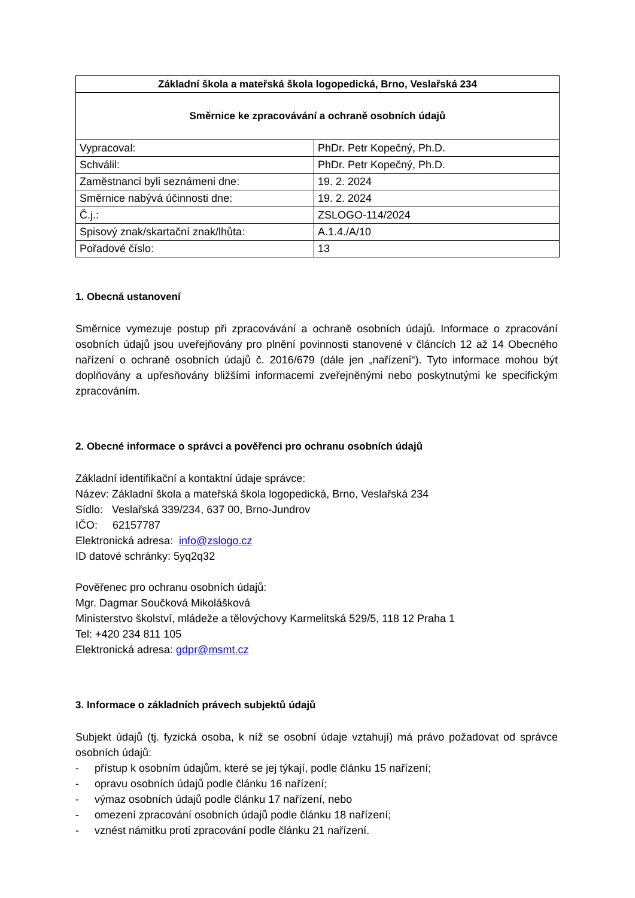| Základní škola a mateřská škola logopedická, Brno, Veslařská 234 | |
| --- | --- |
| Směrnice ke zpracovávání a ochraně osobních údajů | |
| Vypracoval: | PhDr. Petr Kopečný, Ph.D. |
| Schválil: | PhDr. Petr Kopečný, Ph.D. |
| Zaměstnanci byli seznámeni dne: | 19. 2. 2024 |
| Směrnice nabývá účinnosti dne: | 19. 2. 2024 |
| Č.j.: | ZSLOGO-114/2024 |
| Spisový znak/skartační znak/lhůta: | A.1.4./A/10 |
| Pořadové číslo: | 13 |
1. Obecná ustanovení
Směrnice vymezuje postup při zpracovávání a ochraně osobních údajů. Informace o zpracování osobních údajů jsou uveřejňovány pro plnění povinnosti stanovené v článcích 12 až 14 Obecného nařízení o ochraně osobních údajů č. 2016/679 (dále jen „nařízení“). Tyto informace mohou být doplňovány a upřesňovány bližšími informacemi zveřejněnými nebo poskytnutými ke specifickým zpracováním.
2. Obecné informace o správci a pověřenci pro ochranu osobních údajů
Základní identifikační a kontaktní údaje správce:
Název: Základní škola a mateřská škola logopedická, Brno, Veslařská 234
Sídlo: Veslařská 339/234, 637 00, Brno-Jundrov
IČO: 62157787
Elektronická adresa: info@zslogo.cz
ID datové schránky: 5yq2q32
Pověřenec pro ochranu osobních údajů:
Mgr. Dagmar Součková Mikolášková
Ministerstvo školství, mládeže a tělovýchovy Karmelitská 529/5, 118 12 Praha 1
Tel: +420 234 811 105
Elektronická adresa: gdpr@msmt.cz
3. Informace o základních právech subjektů údajů
Subjekt údajů (tj. fyzická osoba, k níž se osobní údaje vztahují) má právo požadovat od správce osobních údajů:
- přístup k osobním údajům, které se jej týkají, podle článku 15 nařízení;
- opravu osobních údajů podle článku 16 nařízení;
- výmaz osobních údajů podle článku 17 nařízení, nebo
- omezení zpracování osobních údajů podle článku 18 nařízení;
- vznést námitku proti zpracování podle článku 21 nařízení.